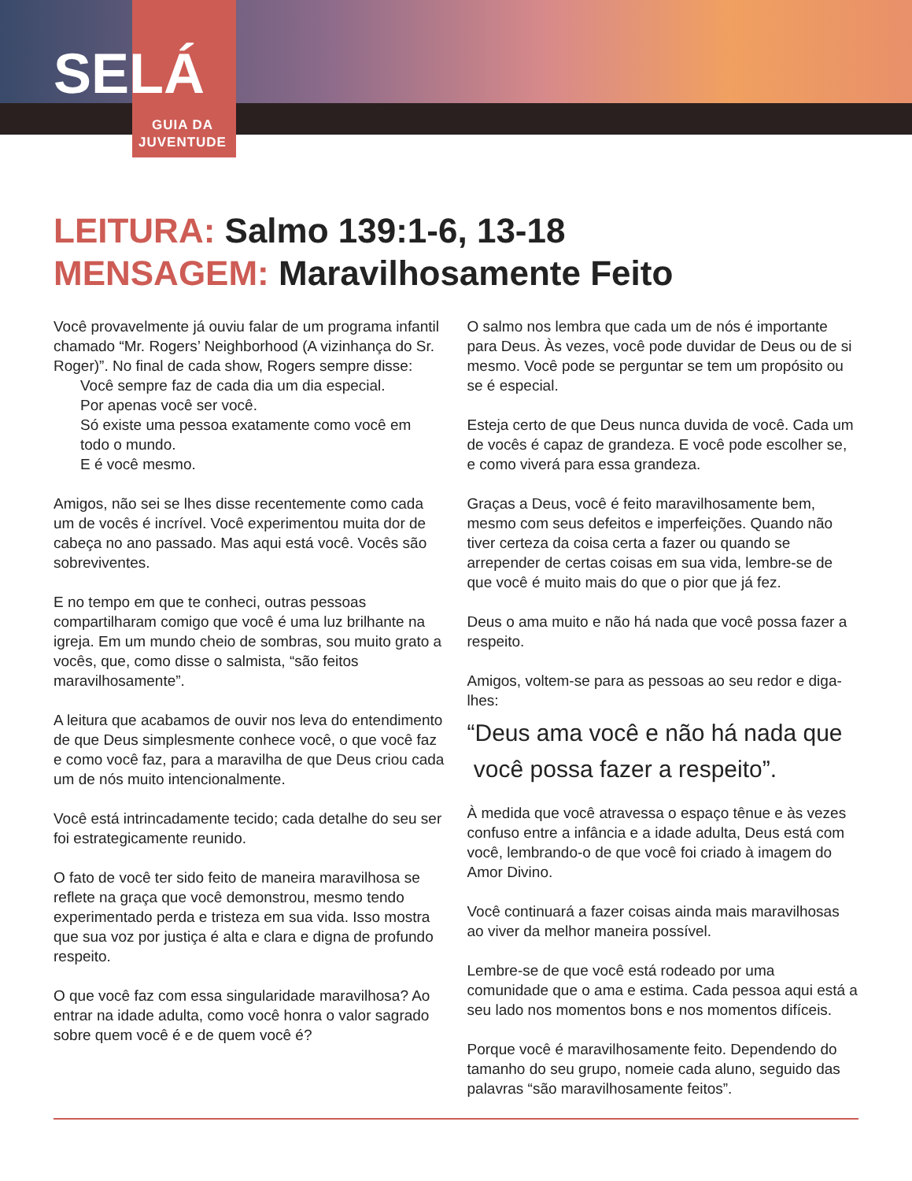SELÁ
GUIA DA
JUVENTUDE
LEITURA: Salmo 139:1-6, 13-18
MENSAGEM: Maravilhosamente Feito
Você provavelmente já ouviu falar de um programa infantil chamado “Mr. Rogers’ Neighborhood (A vizinhança do Sr. Roger)”. No final de cada show, Rogers sempre disse:
Você sempre faz de cada dia um dia especial.
Por apenas você ser você.
Só existe uma pessoa exatamente como você em
todo o mundo.
E é você mesmo.
Amigos, não sei se lhes disse recentemente como cada um de vocês é incrível. Você experimentou muita dor de cabeça no ano passado. Mas aqui está você. Vocês são sobreviventes.
E no tempo em que te conheci, outras pessoas compartilharam comigo que você é uma luz brilhante na igreja. Em um mundo cheio de sombras, sou muito grato a vocês, que, como disse o salmista, “são feitos maravilhosamente”.
A leitura que acabamos de ouvir nos leva do entendimento de que Deus simplesmente conhece você, o que você faz e como você faz, para a maravilha de que Deus criou cada um de nós muito intencionalmente.
Você está intrincadamente tecido; cada detalhe do seu ser foi estrategicamente reunido.
O fato de você ter sido feito de maneira maravilhosa se reflete na graça que você demonstrou, mesmo tendo experimentado perda e tristeza em sua vida. Isso mostra que sua voz por justiça é alta e clara e digna de profundo respeito.
O que você faz com essa singularidade maravilhosa? Ao entrar na idade adulta, como você honra o valor sagrado sobre quem você é e de quem você é?
O salmo nos lembra que cada um de nós é importante para Deus. Às vezes, você pode duvidar de Deus ou de si mesmo. Você pode se perguntar se tem um propósito ou se é especial.
Esteja certo de que Deus nunca duvida de você. Cada um de vocês é capaz de grandeza. E você pode escolher se, e como viverá para essa grandeza.
Graças a Deus, você é feito maravilhosamente bem, mesmo com seus defeitos e imperfeições. Quando não tiver certeza da coisa certa a fazer ou quando se arrepender de certas coisas em sua vida, lembre-se de que você é muito mais do que o pior que já fez.
Deus o ama muito e não há nada que você possa fazer a respeito.
Amigos, voltem-se para as pessoas ao seu redor e diga-lhes:
“Deus ama você e não há nada que
você possa fazer a respeito”.
À medida que você atravessa o espaço tênue e às vezes confuso entre a infância e a idade adulta, Deus está com você, lembrando-o de que você foi criado à imagem do Amor Divino.
Você continuará a fazer coisas ainda mais maravilhosas ao viver da melhor maneira possível.
Lembre-se de que você está rodeado por uma comunidade que o ama e estima. Cada pessoa aqui está a seu lado nos momentos bons e nos momentos difíceis.
Porque você é maravilhosamente feito. Dependendo do tamanho do seu grupo, nomeie cada aluno, seguido das palavras “são maravilhosamente feitos”.